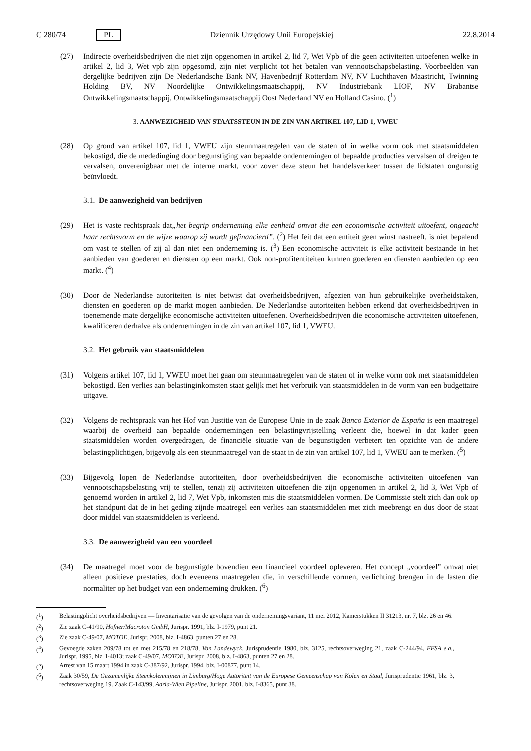C 280/74 PL Dziennik Urzędowy Unii Europejskiej 22.8.2014
(27) Indirecte overheidsbedrijven die niet zijn opgenomen in artikel 2, lid 7, Wet Vpb of die geen activiteiten uitoefenen welke in artikel 2, lid 3, Wet vpb zijn opgesomd, zijn niet verplicht tot het betalen van vennootschapsbelasting. Voorbeelden van dergelijke bedrijven zijn De Nederlandsche Bank NV, Havenbedrijf Rotterdam NV, NV Luchthaven Maastricht, Twinning Holding BV, NV Noordelijke Ontwikkelingsmaatschappij, NV Industriebank LIOF, NV Brabantse Ontwikkelingsmaatschappij, Ontwikkelingsmaatschappij Oost Nederland NV en Holland Casino. (<sup>1</sup>)
3. AANWEZIGHEID VAN STAATSSTEUN IN DE ZIN VAN ARTIKEL 107, LID 1, VWEU
(28) Op grond van artikel 107, lid 1, VWEU zijn steunmaatregelen van de staten of in welke vorm ook met staatsmiddelen bekostigd, die de mededinging door begunstiging van bepaalde ondernemingen of bepaalde producties vervalsen of dreigen te vervalsen, onverenigbaar met de interne markt, voor zover deze steun het handelsverkeer tussen de lidstaten ongunstig beïnvloedt.
3.1. De aanwezigheid van bedrijven
(29) Het is vaste rechtspraak dat„het begrip onderneming elke eenheid omvat die een economische activiteit uitoefent, ongeacht haar rechtsvorm en de wijze waarop zij wordt gefinancierd”. (<sup>2</sup>) Het feit dat een entiteit geen winst nastreeft, is niet bepalend om vast te stellen of zij al dan niet een onderneming is. (<sup>3</sup>) Een economische activiteit is elke activiteit bestaande in het aanbieden van goederen en diensten op een markt. Ook non-profitentiteiten kunnen goederen en diensten aanbieden op een markt. (<sup>4</sup>)
(30) Door de Nederlandse autoriteiten is niet betwist dat overheidsbedrijven, afgezien van hun gebruikelijke overheidstaken, diensten en goederen op de markt mogen aanbieden. De Nederlandse autoriteiten hebben erkend dat overheidsbedrijven in toenemende mate dergelijke economische activiteiten uitoefenen. Overheidsbedrijven die economische activiteiten uitoefenen, kwalificeren derhalve als ondernemingen in de zin van artikel 107, lid 1, VWEU.
3.2. Het gebruik van staatsmiddelen
(31) Volgens artikel 107, lid 1, VWEU moet het gaan om steunmaatregelen van de staten of in welke vorm ook met staatsmiddelen bekostigd. Een verlies aan belastinginkomsten staat gelijk met het verbruik van staatsmiddelen in de vorm van een budgettaire uitgave.
(32) Volgens de rechtspraak van het Hof van Justitie van de Europese Unie in de zaak Banco Exterior de España is een maatregel waarbij de overheid aan bepaalde ondernemingen een belastingvrijstelling verleent die, hoewel in dat kader geen staatsmiddelen worden overgedragen, de financiële situatie van de begunstigden verbetert ten opzichte van de andere belastingplichtigen, bijgevolg als een steunmaatregel van de staat in de zin van artikel 107, lid 1, VWEU aan te merken. (<sup>5</sup>)
(33) Bijgevolg lopen de Nederlandse autoriteiten, door overheidsbedrijven die economische activiteiten uitoefenen van vennootschapsbelasting vrij te stellen, tenzij zij activiteiten uitoefenen die zijn opgenomen in artikel 2, lid 3, Wet Vpb of genoemd worden in artikel 2, lid 7, Wet Vpb, inkomsten mis die staatsmiddelen vormen. De Commissie stelt zich dan ook op het standpunt dat de in het geding zijnde maatregel een verlies aan staatsmiddelen met zich meebrengt en dus door de staat door middel van staatsmiddelen is verleend.
3.3. De aanwezigheid van een voordeel
(34) De maatregel moet voor de begunstigde bovendien een financieel voordeel opleveren. Het concept „voordeel” omvat niet alleen positieve prestaties, doch eveneens maatregelen die, in verschillende vormen, verlichting brengen in de lasten die normaliter op het budget van een onderneming drukken. (<sup>6</sup>)
(<sup>1</sup>) Belastingplicht overheidsbedrijven — Inventarisatie van de gevolgen van de ondernemingsvariant, 11 mei 2012, Kamerstukken II 31213, nr. 7, blz. 26 en 46.
(<sup>2</sup>) Zie zaak C-41/90, Höfner/Macroton GmbH, Jurispr. 1991, blz. I-1979, punt 21.
(<sup>3</sup>) Zie zaak C-49/07, MOTOE, Jurispr. 2008, blz. I-4863, punten 27 en 28.
(<sup>4</sup>) Gevoegde zaken 209/78 tot en met 215/78 en 218/78, Van Landewyck, Jurisprudentie 1980, blz. 3125, rechtsoverweging 21, zaak C-244/94, FFSA e.a., Jurispr. 1995, blz. I-4013; zaak C-49/07, MOTOE, Jurispr. 2008, blz. I-4863, punten 27 en 28.
(<sup>5</sup>) Arrest van 15 maart 1994 in zaak C-387/92, Jurispr. 1994, blz. I-00877, punt 14.
(<sup>6</sup>) Zaak 30/59, De Gezamenlijke Steenkolenmijnen in Limburg/Hoge Autoriteit van de Europese Gemeenschap van Kolen en Staal, Jurisprudentie 1961, blz. 3, rechtsoverweging 19. Zaak C-143/99, Adria-Wien Pipeline, Jurispr. 2001, blz. I-8365, punt 38.